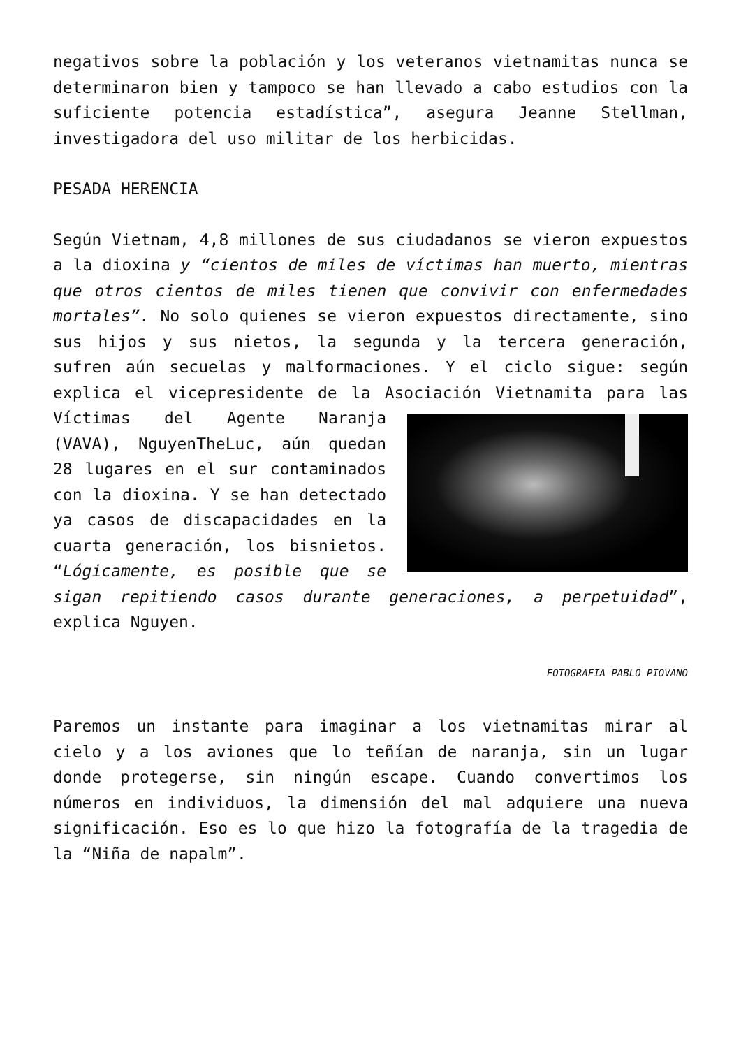negativos sobre la población y los veteranos vietnamitas nunca se determinaron bien y tampoco se han llevado a cabo estudios con la suficiente potencia estadística”, asegura Jeanne Stellman, investigadora del uso militar de los herbicidas.
PESADA HERENCIA
Según Vietnam, 4,8 millones de sus ciudadanos se vieron expuestos a la dioxina y “cientos de miles de víctimas han muerto, mientras que otros cientos de miles tienen que convivir con enfermedades mortales”. No solo quienes se vieron expuestos directamente, sino sus hijos y sus nietos, la segunda y la tercera generación, sufren aún secuelas y malformaciones. Y el ciclo sigue: según explica el vicepresidente de la Asociación Vietnamita para las Víctimas del Agente Naranja (VAVA), NguyenTheLuc, aún quedan 28 lugares en el sur contaminados con la dioxina. Y se han detectado ya casos de discapacidades en la cuarta generación, los bisnietos. “Lógicamente, es posible que se sigan repitiendo casos durante generaciones, a perpetuidad”, explica Nguyen.
FOTOGRAFIA PABLO PIOVANO
Paremos un instante para imaginar a los vietnamitas mirar al cielo y a los aviones que lo teñían de naranja, sin un lugar donde protegerse, sin ningún escape. Cuando convertimos los números en individuos, la dimensión del mal adquiere una nueva significación. Eso es lo que hizo la fotografía de la tragedia de la “Niña de napalm”.